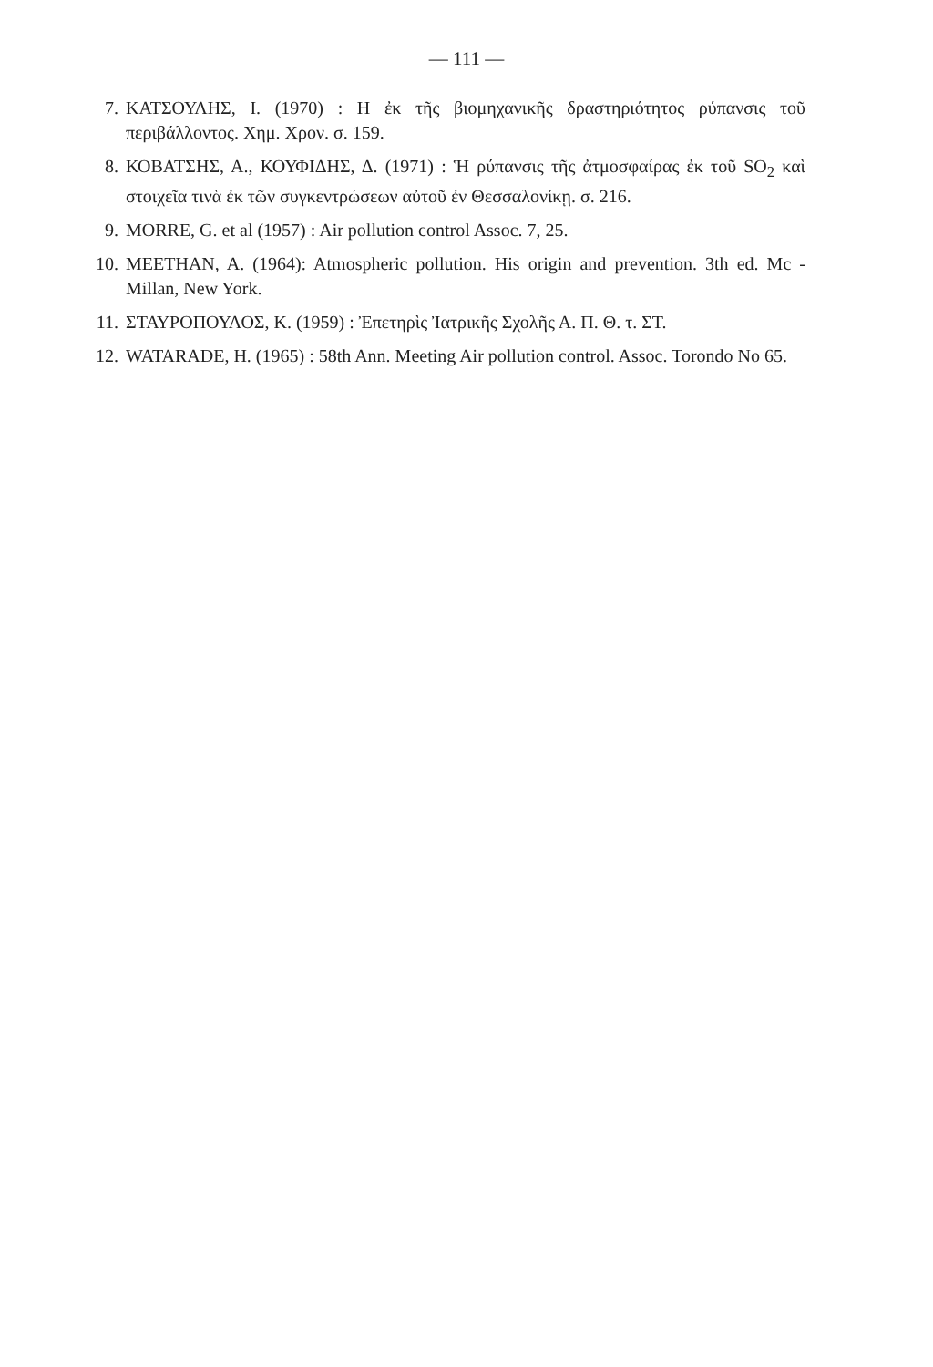— 111 —
7. ΚΑΤΣΟΥΛΗΣ, Ι. (1970) : Η ἐκ τῆς βιομηχανικῆς δραστηριότητος ρύπανσις τοῦ περιβάλλοντος. Χημ. Χρον. σ. 159.
8. ΚΟΒΑΤΣΗΣ, Α., ΚΟΥΦΙΔΗΣ, Δ. (1971) : Ἡ ρύπανσις τῆς ἀτμοσφαίρας ἐκ τοῦ SO<sub>2</sub> καὶ στοιχεῖα τινὰ ἐκ τῶν συγκεντρώσεων αὐτοῦ ἐν Θεσσαλονίκῃ. σ. 216.
9. MORRE, G. et al (1957) : Air pollution control Assoc. 7, 25.
10. MEETHAN, A. (1964): Atmospheric pollution. His origin and prevention. 3th ed. Mc - Millan, New York.
11. ΣΤΑΥΡΟΠΟΥΛΟΣ, Κ. (1959) : Ἐπετηρὶς Ἰατρικῆς Σχολῆς Α. Π. Θ. τ. ΣΤ.
12. WATARADE, H. (1965) : 58th Ann. Meeting Air pollution control. Assoc. Torondo No 65.